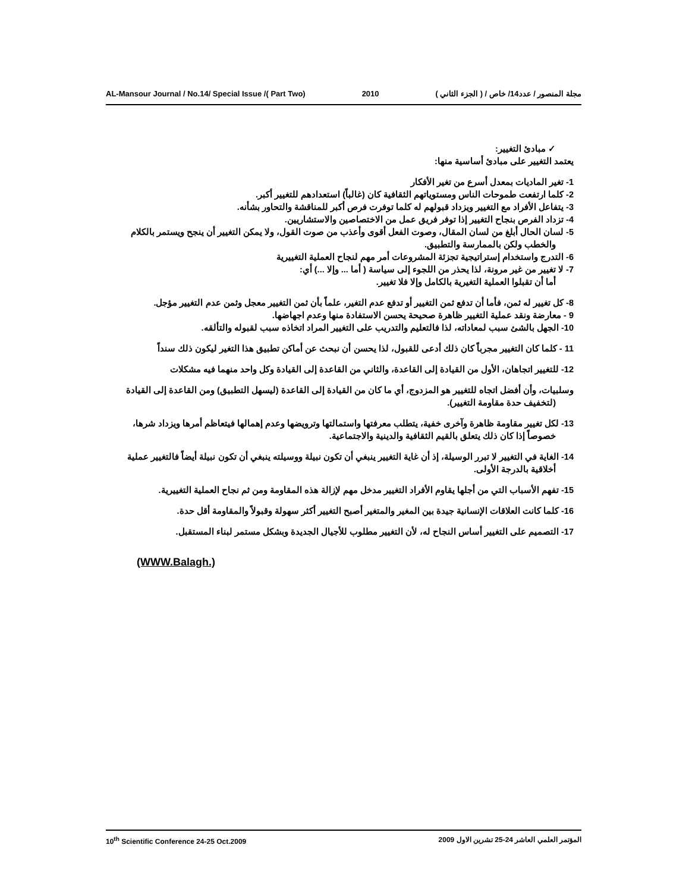AL-Mansour Journal / No.14/ Special Issue /( Part Two) 2010 مجلة المنصور / عدد14/ خاص / ( الجزء الثاني )
✓ مبادئ التغيير:
يعتمد التغيير على مبادئ أساسية منها:
1- تغير الماديات بمعدل أسرع من تغير الأفكار
2- كلما ارتفعت طموحات الناس ومستوياتهم الثقافية كان (غالباً) استعدادهم للتغيير أكبر.
3- يتفاعل الأفراد مع التغيير ويزداد قبولهم له كلما توفرت فرص أكبر للمناقشة والتحاور بشأنه.
4- تزداد الفرص بنجاح التغيير إذا توفر فريق عمل من الاختصاصين والاستشاريين.
5- لسان الحال أبلغ من لسان المقال، وصوت الفعل أقوى وأعذب من صوت القول، ولا يمكن التغيير أن ينجح ويستمر بالكلام والخطب ولكن بالممارسة والتطبيق.
6- التدرج واستخدام إستراتيجية تجزئة المشروعات أمر مهم لنجاح العملية التغييرية
7- لا تغيير من غير مرونة، لذا يحذر من اللجوء إلى سياسة ( أما ... وإلا ...) أي:
أما أن تقبلوا العملية التغيرية بالكامل وإلا فلا تغيير.
8- كل تغيير له ثمن، فأما أن تدفع ثمن التغيير أو تدفع عدم التغير، علماً بأن ثمن التغيير معجل وثمن عدم التغيير مؤجل.
9 - معارضة ونقد عملية التغيير ظاهرة صحيحة يحسن الاستفادة منها وعدم اجهاضها.
10- الجهل بالشئ سبب لمعاداته، لذا فالتعليم والتدريب على التغيير المراد اتخاذه سبب لقبوله والتألقه.
11 - كلما كان التغيير مجرباً كان ذلك أدعى للقبول، لذا يحسن أن نبحث عن أماكن تطبيق هذا التغير ليكون ذلك سنداً
12- للتغيير اتجاهان، الأول من القيادة إلى القاعدة، والثاني من القاعدة إلى القيادة وكل واحد منهما فيه مشكلات
وسلبيات، وأن أفضل اتجاه للتغيير هو المزدوج، أي ما كان من القيادة إلى القاعدة (ليسهل التطبيق) ومن القاعدة إلى القيادة (لتخفيف حدة مقاومة التغيير).
13- لكل تغيير مقاومة ظاهرة وآخرى خفية، يتطلب معرفتها واستمالتها وترويضها وعدم إهمالها فيتعاظم أمرها ويزداد شرها، خصوصاً إذا كان ذلك يتعلق بالقيم الثقافية والدينية والاجتماعية.
14- الغاية في التغيير لا تبرر الوسيلة، إذ أن غاية التغيير ينبغي أن تكون نبيلة ووسيلته ينبغي أن تكون نبيلة أيضاً فالتغيير عملية أخلاقية بالدرجة الأولى.
15- تفهم الأسباب التي من أجلها يقاوم الأفراد التغيير مدخل مهم لإزالة هذه المقاومة ومن ثم نجاح العملية التغييرية.
16- كلما كانت العلاقات الإنسانية جيدة بين المغير والمتغير أصبح التغيير أكثر سهولة وقبولاً والمقاومة أقل حدة.
17- التصميم على التغيير أساس النجاح له، لأن التغيير مطلوب للأجيال الجديدة وبشكل مستمر لبناء المستقبل.
(WWW.Balagh.)
10<sup>th</sup> Scientific Conference 24-25 Oct.2009 المؤتمر العلمي العاشر 24-25 تشرين الاول 2009